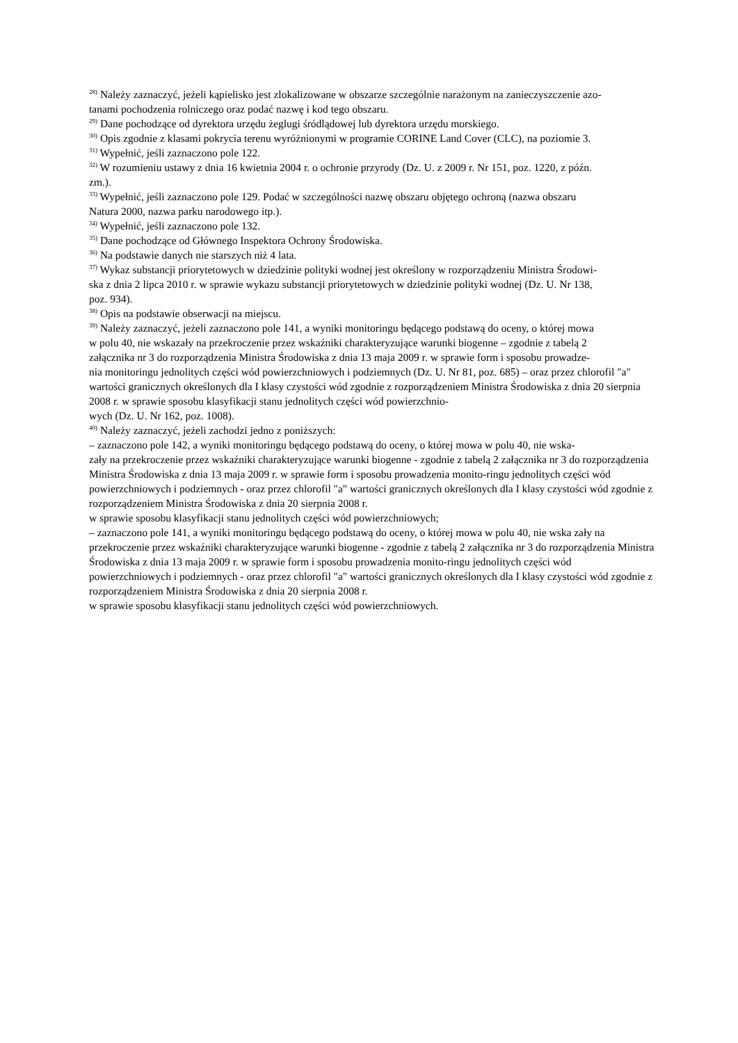<sup>28)</sup> Należy zaznaczyć, jeżeli kąpielisko jest zlokalizowane w obszarze szczególnie narażonym na zanieczyszczenie azo-
tanami pochodzenia rolniczego oraz podać nazwę i kod tego obszaru.
<sup>29)</sup> Dane pochodzące od dyrektora urzędu żeglugi śródlądowej lub dyrektora urzędu morskiego.
<sup>30)</sup> Opis zgodnie z klasami pokrycia terenu wyróżnionymi w programie CORINE Land Cover (CLC), na poziomie 3.
<sup>31)</sup> Wypełnić, jeśli zaznaczono pole 122.
<sup>32)</sup> W rozumieniu ustawy z dnia 16 kwietnia 2004 r. o ochronie przyrody (Dz. U. z 2009 r. Nr 151, poz. 1220, z późn.
zm.).
<sup>33)</sup> Wypełnić, jeśli zaznaczono pole 129. Podać w szczególności nazwę obszaru objętego ochroną (nazwa obszaru
Natura 2000, nazwa parku narodowego itp.).
<sup>34)</sup> Wypełnić, jeśli zaznaczono pole 132.
<sup>35)</sup> Dane pochodzące od Głównego Inspektora Ochrony Środowiska.
<sup>36)</sup> Na podstawie danych nie starszych niż 4 lata.
<sup>37)</sup> Wykaz substancji priorytetowych w dziedzinie polityki wodnej jest określony w rozporządzeniu Ministra Środowi-
ska z dnia 2 lipca 2010 r. w sprawie wykazu substancji priorytetowych w dziedzinie polityki wodnej (Dz. U. Nr 138,
poz. 934).
<sup>38)</sup> Opis na podstawie obserwacji na miejscu.
<sup>39)</sup> Należy zaznaczyć, jeżeli zaznaczono pole 141, a wyniki monitoringu będącego podstawą do oceny, o której mowa
w polu 40, nie wskazały na przekroczenie przez wskaźniki charakteryzujące warunki biogenne – zgodnie z tabelą 2
załącznika nr 3 do rozporządzenia Ministra Środowiska z dnia 13 maja 2009 r. w sprawie form i sposobu prowadze-
nia monitoringu jednolitych części wód powierzchniowych i podziemnych (Dz. U. Nr 81, poz. 685) – oraz przez chlorofil "a" wartości granicznych określonych dla I klasy czystości wód zgodnie z rozporządzeniem Ministra Środowiska z dnia 20 sierpnia 2008 r. w sprawie sposobu klasyfikacji stanu jednolitych części wód powierzchnio-
wych (Dz. U. Nr 162, poz. 1008).
<sup>40)</sup> Należy zaznaczyć, jeżeli zachodzi jedno z poniższych:
– zaznaczono pole 142, a wyniki monitoringu będącego podstawą do oceny, o której mowa w polu 40, nie wska-
zały na przekroczenie przez wskaźniki charakteryzujące warunki biogenne - zgodnie z tabelą 2 załącznika nr 3 do rozporządzenia Ministra Środowiska z dnia 13 maja 2009 r. w sprawie form i sposobu prowadzenia monito-ringu jednolitych części wód powierzchniowych i podziemnych - oraz przez chlorofil "a" wartości granicznych określonych dla I klasy czystości wód zgodnie z rozporządzeniem Ministra Środowiska z dnia 20 sierpnia 2008 r.
w sprawie sposobu klasyfikacji stanu jednolitych części wód powierzchniowych;
– zaznaczono pole 141, a wyniki monitoringu będącego podstawą do oceny, o której mowa w polu 40, nie wska zały na przekroczenie przez wskaźniki charakteryzujące warunki biogenne - zgodnie z tabelą 2 załącznika nr 3 do rozporządzenia Ministra Środowiska z dnia 13 maja 2009 r. w sprawie form i sposobu prowadzenia monito-ringu jednolitych części wód powierzchniowych i podziemnych - oraz przez chlorofil "a" wartości granicznych określonych dla I klasy czystości wód zgodnie z rozporządzeniem Ministra Środowiska z dnia 20 sierpnia 2008 r.
w sprawie sposobu klasyfikacji stanu jednolitych części wód powierzchniowych.